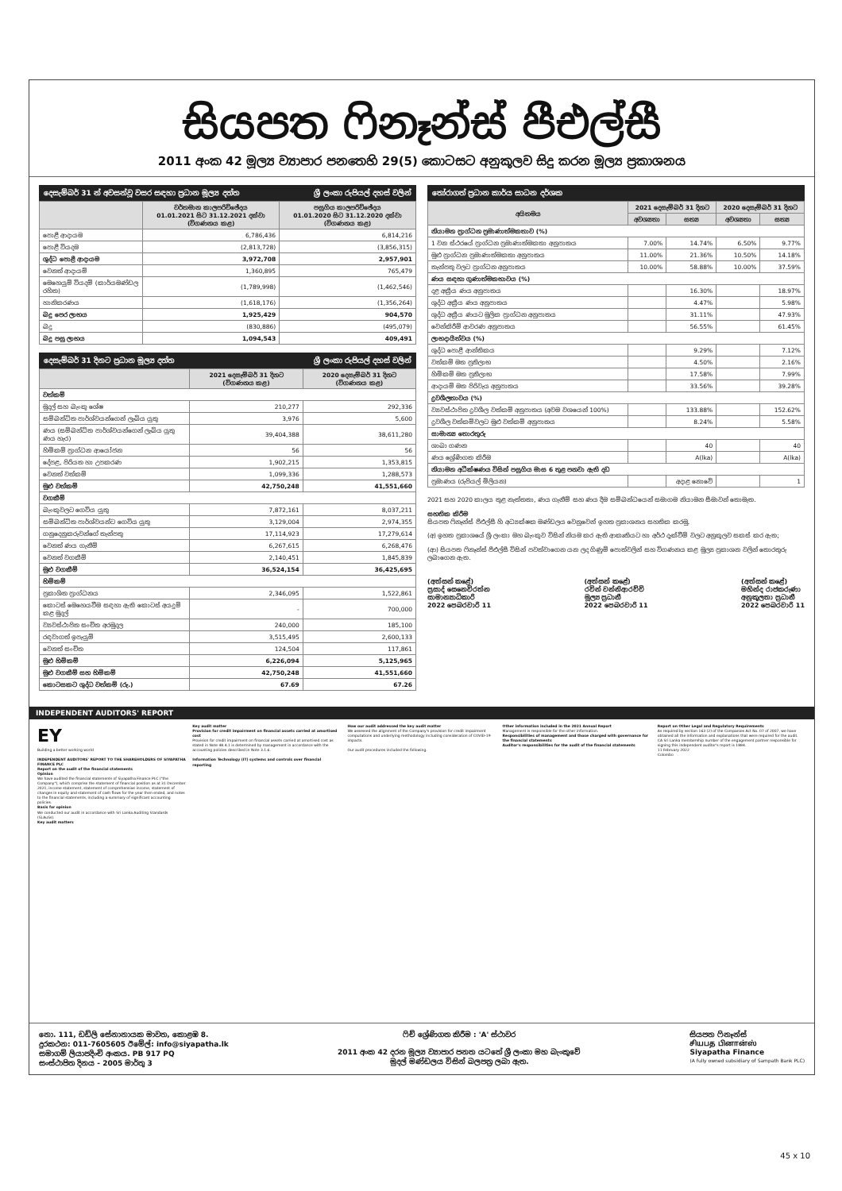සියපත ෆිනෑන්ස් පීඑල්සී
2011 අංක 42 මූල්‍ය ව්‍යාපාර පනතෙහි 29(5) කොටසට අනුකූලව සිදු කරන මූල්‍ය ප්‍රකාශනය
දෙසැම්බර් 31 න් අවසන්වූ වසර සඳහා ප්‍රධාන මූල්‍ය දත්ත ශ්‍රී ලංකා රුපියල් දහස් වලින්
| | වර්තමාන කාලපරිච්ඡේදය 01.01.2021 සිට 31.12.2021 දක්වා (විගණනය කළ) | පසුගිය කාලපරිච්ඡේදය 01.01.2020 සිට 31.12.2020 දක්වා (විගණනය කළ) |
| --- | --- | --- |
| පොළී ආදායම | 6,786,436 | 6,814,216 |
| පොළී වියදම | (2,813,728) | (3,856,315) |
| ශුද්ධ පොළී ආදායම | 3,972,708 | 2,957,901 |
| වෙනත් ආදායම් | 1,360,895 | 765,479 |
| මෙහෙයුම් වියදම් (කාර්යමණ්ඩල රහිත) | (1,789,998) | (1,462,546) |
| හානිකරණය | (1,618,176) | (1,356,264) |
| බදු පෙර ලාභය | 1,925,429 | 904,570 |
| බදු | (830,886) | (495,079) |
| බදු පසු ලාභය | 1,094,543 | 409,491 |
දෙසැම්බර් 31 දිනට ප්‍රධාන මූල්‍ය දත්ත ශ්‍රී ලංකා රුපියල් දහස් වලින්
| | 2021 දෙසැම්බර් 31 දිනට (විගණනය කළ) | 2020 දෙසැම්බර් 31 දිනට (විගණනය කළ) |
| --- | --- | --- |
| වත්කම් | | |
| මුදල් සහ බැංකු ශේෂ | 210,277 | 292,336 |
| සම්බන්ධිත පාර්ශ්වයන්ගෙන් ලැබිය යුතු | 3,976 | 5,600 |
| ණය (සම්බන්ධිත පාර්ශ්වයන්ගෙන් ලැබිය යුතු ණය හැර) | 39,404,388 | 38,611,280 |
| හිමිකම් ප්‍රාග්ධන ආයෝජන | 56 | 56 |
| දේපළ, පිරියත හා උපකරණ | 1,902,215 | 1,353,815 |
| වෙනත් වත්කම් | 1,099,336 | 1,288,573 |
| මුළු වත්කම් | 42,750,248 | 41,551,660 |
| වගකීම් | | |
| බැංකුවලට ගෙවිය යුතු | 7,872,161 | 8,037,211 |
| සම්බන්ධිත පාර්ශ්වයන්ට ගෙවිය යුතු | 3,129,004 | 2,974,355 |
| ගනුදෙනුකරුවන්ගේ තැන්පතු | 17,114,923 | 17,279,614 |
| වෙනත් ණය ගැනීම් | 6,267,615 | 6,268,476 |
| වෙනත් වගකීම් | 2,140,451 | 1,845,839 |
| මුළු වගකීම් | 36,524,154 | 36,425,695 |
| හිමිකම් | | |
| ප්‍රකාශිත ප්‍රාග්ධනය | 2,346,095 | 1,522,861 |
| කොටස් මෙහෙයවීම සඳහා ඇති කොටස් අයදුම් කළ මුදල් | - | 700,000 |
| ව්‍යවස්ථාපිත සංචිත අරමුදල | 240,000 | 185,100 |
| රඳවාගත් ඉපැයුම් | 3,515,495 | 2,600,133 |
| වෙනත් සංචිත | 124,504 | 117,861 |
| මුළු හිමිකම් | 6,226,094 | 5,125,965 |
| මුළු වගකීම් සහ හිමිකම් | 42,750,248 | 41,551,660 |
| කොටසකට ශුද්ධ වත්කම් (රු.) | 67.69 | 67.26 |
තෝරාගත් ප්‍රධාන කාර්ය සාධන දර්ශක
| අයිතමය | 2021 දෙසැම්බර් 31 දිනට | | 2020 දෙසැම්බර් 31 දිනට | |
| --- | --- | --- | --- | --- |
| | අවශ්‍යතා | සත්‍ය | අවශ්‍යතා | සත්‍ය |
| නියාමන ප්‍රාග්ධන ප්‍රමාණාත්මකතාව (%) | | | | |
| 1 වන ස්ථරයේ ප්‍රාග්ධන ප්‍රමාණාත්මකතා අනුපාතය | 7.00% | 14.74% | 6.50% | 9.77% |
| මුළු ප්‍රාග්ධන ප්‍රමාණාත්මකතා අනුපාතය | 11.00% | 21.36% | 10.50% | 14.18% |
| තැන්පතු වලට ප්‍රාග්ධන අනුපාතය | 10.00% | 58.88% | 10.00% | 37.59% |
| ණය සඳහා ගුණාත්මකභාවය (%) | | | | |
| දළ අක්‍රීය ණය අනුපාතය | | 16.30% | | 18.97% |
| ශුද්ධ අක්‍රීය ණය අනුපාතය | | 4.47% | | 5.98% |
| ශුද්ධ අක්‍රීය ණයට මූලික ප්‍රාග්ධන අනුපාතය | | 31.11% | | 47.93% |
| වෙන්කිරීම් ආවරණ අනුපාතය | | 56.55% | | 61.45% |
| ලාභදායීත්වය (%) | | | | |
| ශුද්ධ පොළී ආන්තිකය | | 9.29% | | 7.12% |
| වත්කම් මත ප්‍රතිලාභ | | 4.50% | | 2.16% |
| හිමිකම් මත ප්‍රතිලාභ | | 17.58% | | 7.99% |
| ආදායම් මත පිරිවැය අනුපාතය | | 33.56% | | 39.28% |
| ද්‍රවශීලතාවය (%) | | | | |
| ව්‍යවස්ථාපිත ද්‍රවශීල වත්කම් අනුපාතය (අවම වශයෙන් 100%) | | 133.88% | | 152.62% |
| ද්‍රවශීල වත්කම්වලට මුළු වත්කම් අනුපාතය | | 8.24% | | 5.58% |
| සාමාන්‍ය තොරතුරු | | | | |
| ශාඛා ගණන | | 40 | | 40 |
| ණය ශ්‍රේණිගත කිරීම | | A(lka) | | A(lka) |
| නියාමන අධීක්ෂණය විසින් පසුගිය මාස 6 තුළ පනවා ඇති දඩ | | | | |
| ප්‍රමාණය (රුපියල් මිලියන) | | අදාළ නොවේ | | 1 |
2021 සහ 2020 කාලය තුළ නැත්තතා, ණය ගැනීම් සහ ණය දීම සම්බන්ධයෙන් සමාගම නියාමන සීමාවන් තොමැත.
සහතික කිරීම
සියපත ෆිනෑන්ස් පීඑල්සී හි අධ්‍යක්ෂක මණ්ඩලය වෙනුවෙන් ඉහත ප්‍රකාශනය සහතික කරමු.
(අ) ඉහත ප්‍රකාශයේ ශ්‍රී ලංකා මහ බැංකුව විසින් නියම කර ඇති ආකෘතියට හා අර්ථ දැක්වීම් වලට අනුකූලව සකස් කර ඇත;
(ආ) සියපත ෆිනෑන්ස් පීඑල්සී විසින් පවත්වාගෙන යන ලද ගිණුම් පොත්වලින් සහ විගණනය කළ මූල්‍ය ප්‍රකාශන වලින් තොරතුරු ලබාගෙන ඇත.
(අත්සන් කළේ)
ප්‍රසාද් සෙනෙවිරත්න
සාමාන්‍යාධිකාරි
2022 පෙබරවාරි 11
(අත්සන් කළේ)
රවින් වන්නිආරච්චි
මූල්‍ය ප්‍රධානී
2022 පෙබරවාරි 11
(අත්සන් කළේ)
මහින්ද රාජකරුණා
අනුකූලතා ප්‍රධානී
2022 පෙබරවාරි 11
INDEPENDENT AUDITORS' REPORT
EY
Building a better working world
INDEPENDENT AUDITORS' REPORT TO THE SHAREHOLDERS OF SIYAPATHA FINANCE PLC
Report on the audit of the financial statements
Opinion
We have audited the financial statements of Siyapatha Finance PLC ("the Company"), which comprise the statement of financial position as at 31 December 2021, income statement, statement of comprehensive income, statement of changes in equity and statement of cash flows for the year then ended, and notes to the financial statements, including a summary of significant accounting policies.
Basis for opinion
We conducted our audit in accordance with Sri Lanka Auditing Standards (SLAuSs).
Key audit matters
Key audit matter
Provision for credit impairment on financial assets carried at amortised cost
Provision for credit impairment on financial assets carried at amortised cost as stated in Note 48.4.1 is determined by management in accordance with the accounting policies described in Note 3.1.6.
Information Technology (IT) systems and controls over financial reporting
How our audit addressed the key audit matter
We assessed the alignment of the Company's provision for credit impairment computations and underlying methodology including consideration of COVID-19 impacts.
Our audit procedures included the following.
Other information included in the 2021 Annual Report
Management is responsible for the other information.
Responsibilities of management and those charged with governance for the financial statements
Auditor's responsibilities for the audit of the financial statements
Report on Other Legal and Regulatory Requirements
As required by section 163 (2) of the Companies Act No. 07 of 2007, we have obtained all the information and explanations that were required for the audit.
CA Sri Lanka membership number of the engagement partner responsible for signing this independent auditor's report is 1884.
11 February 2022
Colombo
නො. 111, ඩඩ්ලි සේනානායක මාවත, කොළඹ 8.
දුරකථන: 011-7605605 ඊමේල්: info@siyapatha.lk
සමාගම් ලියාපදිංචි අංකය. PB 917 PQ
සංස්ථාපිත දිනය - 2005 මාර්තු 3
ෆිච් ශ්‍රේණිගත කිරීම : 'A' ස්ථාවර
2011 අංක 42 දරන මූල්‍ය ව්‍යාපාර පනත යටතේ ශ්‍රී ලංකා මහ බැංකුවේ
මුදල් මණ්ඩලය විසින් බලපත්‍ර ලබා ඇත.
සියපත ෆිනෑන්ස්
சியபத பினான்ஸ்
Siyapatha Finance
(A fully owned subsidiary of Sampath Bank PLC)
45 x 10